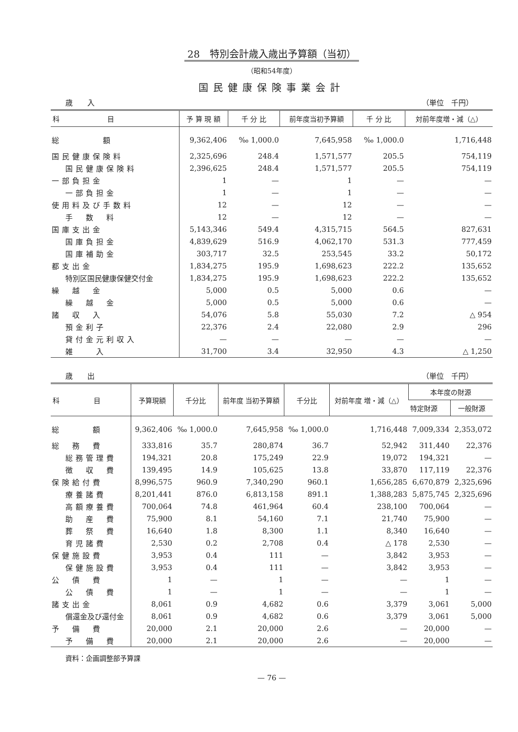28　特別会計歳入歳出予算額（当初）
（昭和54年度）
国民健康保険事業会計
歳　　入 （単位　千円）
| 科 目 | 予 算 現 額 | 千 分 比 | 前年度当初予算額 | 千 分 比 | 対前年度増・減（△） |
| --- | --- | --- | --- | --- | --- |
| 総 額 | 9,362,406 | ‰ 1,000.0 | 7,645,958 | ‰ 1,000.0 | 1,716,448 |
| 国民健康保険料 | 2,325,696 | 248.4 | 1,571,577 | 205.5 | 754,119 |
| 国民健康保険料 | 2,396,625 | 248.4 | 1,571,577 | 205.5 | 754,119 |
| 一部負担金 | 1 | — | 1 | — | — |
| 一部負担金 | 1 | — | 1 | — | — |
| 使用料及び手数料 | 12 | — | 12 | — | — |
| 手 数 料 | 12 | — | 12 | — | — |
| 国庫支出金 | 5,143,346 | 549.4 | 4,315,715 | 564.5 | 827,631 |
| 国庫負担金 | 4,839,629 | 516.9 | 4,062,170 | 531.3 | 777,459 |
| 国庫補助金 | 303,717 | 32.5 | 253,545 | 33.2 | 50,172 |
| 都支出金 | 1,834,275 | 195.9 | 1,698,623 | 222.2 | 135,652 |
| 特別区国民健康保健交付金 | 1,834,275 | 195.9 | 1,698,623 | 222.2 | 135,652 |
| 繰 越 金 | 5,000 | 0.5 | 5,000 | 0.6 | — |
| 繰 越 金 | 5,000 | 0.5 | 5,000 | 0.6 | — |
| 諸 収 入 | 54,076 | 5.8 | 55,030 | 7.2 | △ 954 |
| 預金利子 | 22,376 | 2.4 | 22,080 | 2.9 | 296 |
| 貸付金元利収入 | — | — | — | — | — |
| 雑 入 | 31,700 | 3.4 | 32,950 | 4.3 | △ 1,250 |
歳　　出 （単位　千円）
| 科 目 | 予算現額 | 千分比 | 前年度 当初予算額 | 千分比 | 対前年度 増・減（△） | 本年度の財源 | |
| --- | --- | --- | --- | --- | --- | --- | --- |
| | | | | | | 特定財源 | 一般財源 |
| 総 額 | 9,362,406 | ‰ 1,000.0 | 7,645,958 | ‰ 1,000.0 | 1,716,448 | 7,009,334 | 2,353,072 |
| 総 務 費 | 333,816 | 35.7 | 280,874 | 36.7 | 52,942 | 311,440 | 22,376 |
| 総務管理費 | 194,321 | 20.8 | 175,249 | 22.9 | 19,072 | 194,321 | — |
| 徴 収 費 | 139,495 | 14.9 | 105,625 | 13.8 | 33,870 | 117,119 | 22,376 |
| 保険給付費 | 8,996,575 | 960.9 | 7,340,290 | 960.1 | 1,656,285 | 6,670,879 | 2,325,696 |
| 療養諸費 | 8,201,441 | 876.0 | 6,813,158 | 891.1 | 1,388,283 | 5,875,745 | 2,325,696 |
| 高額療養費 | 700,064 | 74.8 | 461,964 | 60.4 | 238,100 | 700,064 | — |
| 助 産 費 | 75,900 | 8.1 | 54,160 | 7.1 | 21,740 | 75,900 | — |
| 葬 祭 費 | 16,640 | 1.8 | 8,300 | 1.1 | 8,340 | 16,640 | — |
| 育児諸費 | 2,530 | 0.2 | 2,708 | 0.4 | △ 178 | 2,530 | — |
| 保健施設費 | 3,953 | 0.4 | 111 | — | 3,842 | 3,953 | — |
| 保健施設費 | 3,953 | 0.4 | 111 | — | 3,842 | 3,953 | — |
| 公 債 費 | 1 | — | 1 | — | — | 1 | — |
| 公 債 費 | 1 | — | 1 | — | — | 1 | — |
| 諸支出金 | 8,061 | 0.9 | 4,682 | 0.6 | 3,379 | 3,061 | 5,000 |
| 償還金及び還付金 | 8,061 | 0.9 | 4,682 | 0.6 | 3,379 | 3,061 | 5,000 |
| 予 備 費 | 20,000 | 2.1 | 20,000 | 2.6 | — | 20,000 | — |
| 予 備 費 | 20,000 | 2.1 | 20,000 | 2.6 | — | 20,000 | — |
資料：企画調整部予算課
— 76 —